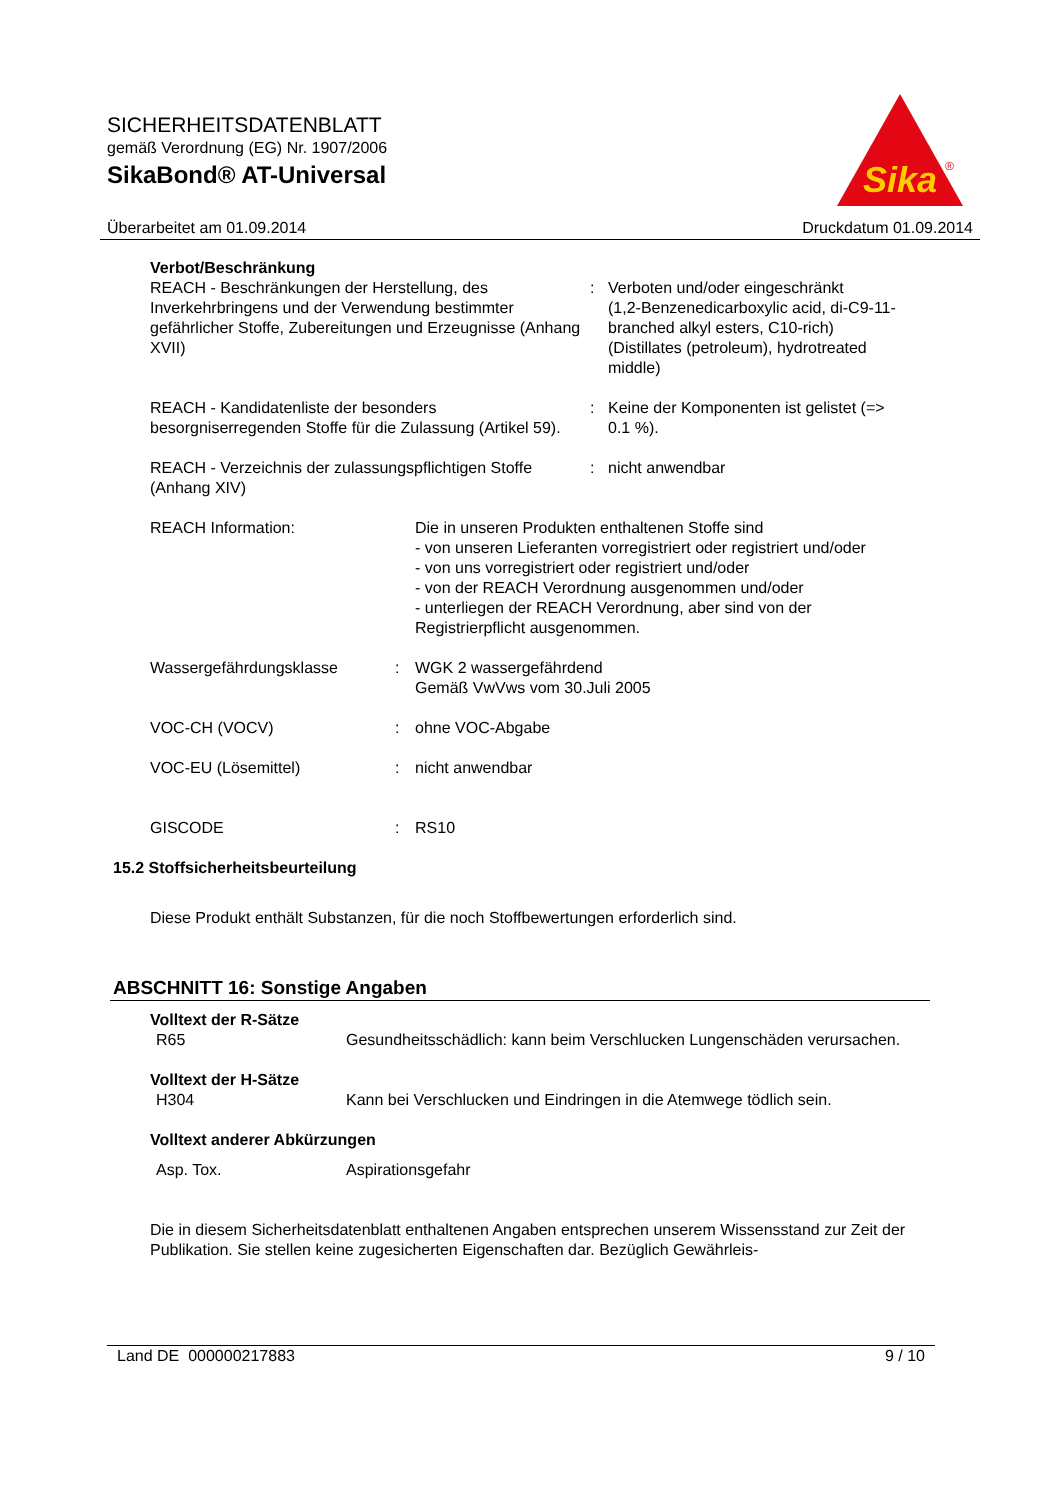SICHERHEITSDATENBLATT
gemäß Verordnung (EG) Nr. 1907/2006
SikaBond® AT-Universal
Sika
®
Überarbeitet am 01.09.2014 Druckdatum 01.09.2014
Verbot/Beschränkung
REACH - Beschränkungen der Herstellung, des Inverkehrbringens und der Verwendung bestimmter gefährlicher Stoffe, Zubereitungen und Erzeugnisse (Anhang XVII)
: Verboten und/oder eingeschränkt
(1,2-Benzenedicarboxylic acid, di-C9-11-branched alkyl esters, C10-rich)
(Distillates (petroleum), hydrotreated middle)
REACH - Kandidatenliste der besonders besorgniserregenden Stoffe für die Zulassung (Artikel 59).
: Keine der Komponenten ist gelistet (=> 0.1 %).
REACH - Verzeichnis der zulassungspflichtigen Stoffe (Anhang XIV)
: nicht anwendbar
REACH Information: Die in unseren Produkten enthaltenen Stoffe sind
- von unseren Lieferanten vorregistriert oder registriert und/oder
- von uns vorregistriert oder registriert und/oder
- von der REACH Verordnung ausgenommen und/oder
- unterliegen der REACH Verordnung, aber sind von der Registrierpflicht ausgenommen.
Wassergefährdungsklasse : WGK 2 wassergefährdend
Gemäß VwVws vom 30.Juli 2005
VOC-CH (VOCV) : ohne VOC-Abgabe
VOC-EU (Lösemittel) : nicht anwendbar
GISCODE : RS10
15.2 Stoffsicherheitsbeurteilung
Diese Produkt enthält Substanzen, für die noch Stoffbewertungen erforderlich sind.
ABSCHNITT 16: Sonstige Angaben
Volltext der R-Sätze
R65 Gesundheitsschädlich: kann beim Verschlucken Lungenschäden verursachen.
Volltext der H-Sätze
H304 Kann bei Verschlucken und Eindringen in die Atemwege tödlich sein.
Volltext anderer Abkürzungen
Asp. Tox. Aspirationsgefahr
Die in diesem Sicherheitsdatenblatt enthaltenen Angaben entsprechen unserem Wissensstand zur Zeit der Publikation. Sie stellen keine zugesicherten Eigenschaften dar. Bezüglich Gewährleis-
Land DE 000000217883 9 / 10